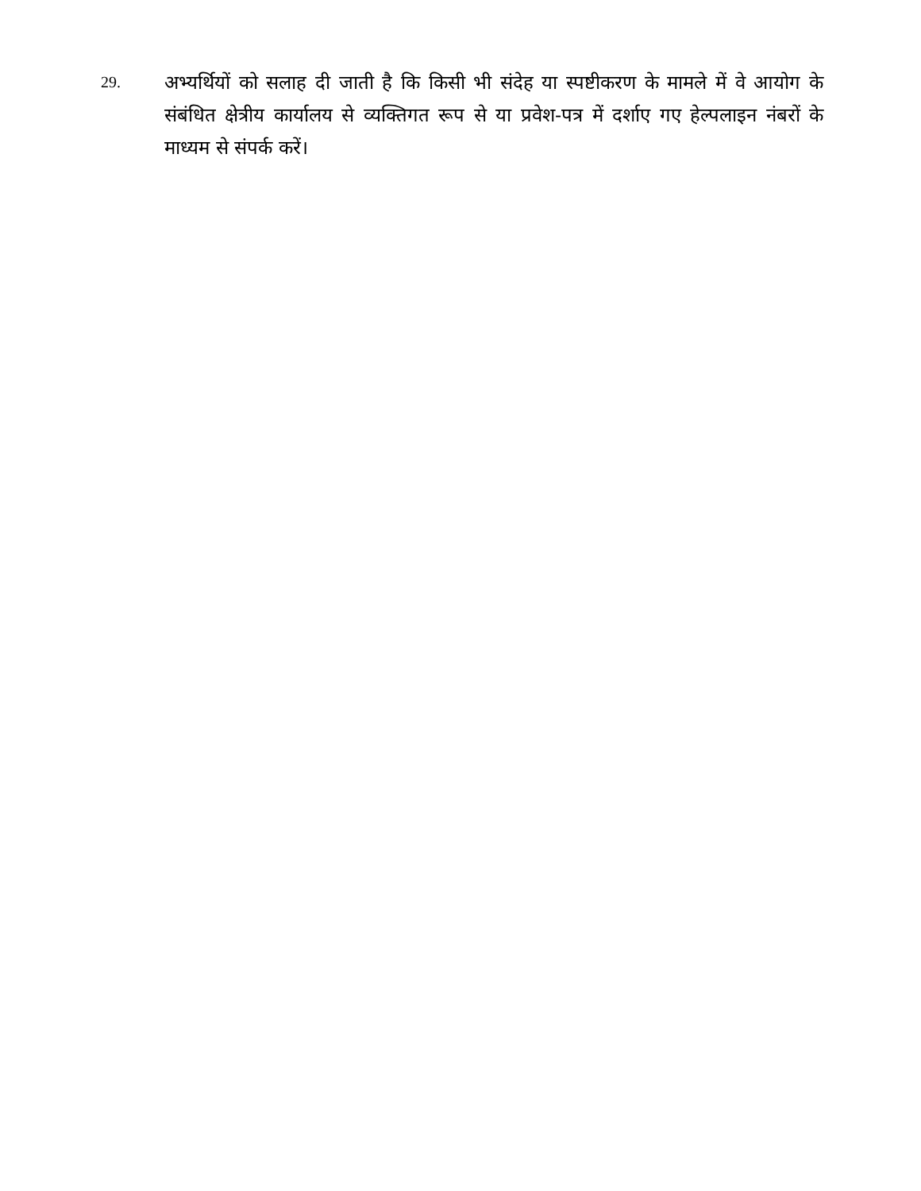29.
अभ्यर्थियों को सलाह दी जाती है कि किसी भी संदेह या स्पष्टीकरण के मामले में वे आयोग के संबंधित क्षेत्रीय कार्यालय से व्यक्तिगत रूप से या प्रवेश-पत्र में दर्शाए गए हेल्पलाइन नंबरों के माध्यम से संपर्क करें।